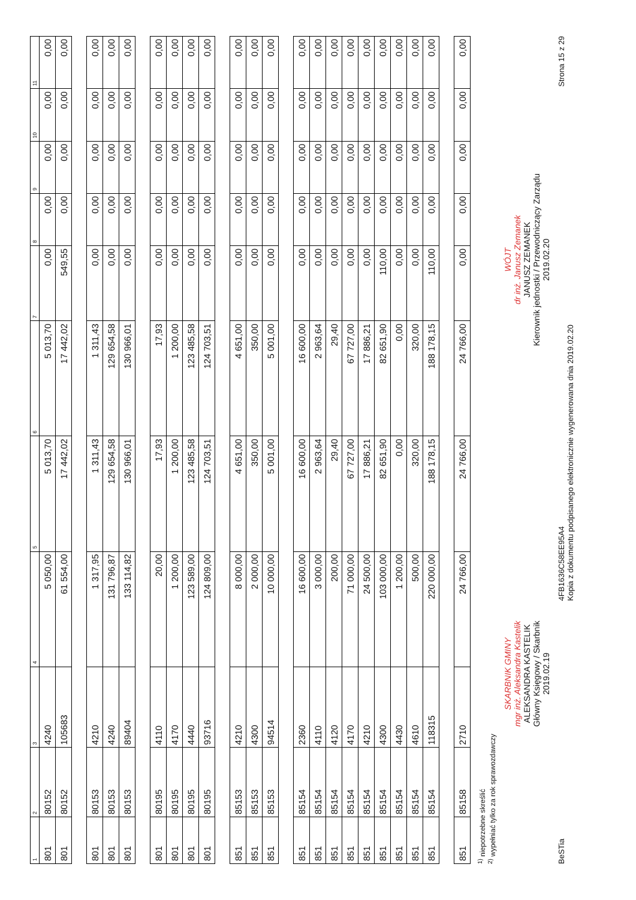| 1 | 2 | 3 | 4 | 5 | 6 | 7 | 8 | 9 | 10 | 11 |
| --- | --- | --- | --- | --- | --- | --- | --- | --- | --- | --- |
| 801 | 80152 | 4240 | 5 050,00 | 5 013,70 | 5 013,70 | 0,00 | 0,00 | 0,00 | 0,00 | 0,00 |
| 801 | 80152 | 105683 | 61 554,00 | 17 442,02 | 17 442,02 | 549,55 | 0,00 | 0,00 | 0,00 | 0,00 |
| 801 | 80153 | 4210 | 1 317,95 | 1 311,43 | 1 311,43 | 0,00 | 0,00 | 0,00 | 0,00 | 0,00 |
| 801 | 80153 | 4240 | 131 796,87 | 129 654,58 | 129 654,58 | 0,00 | 0,00 | 0,00 | 0,00 | 0,00 |
| 801 | 80153 | 89404 | 133 114,82 | 130 966,01 | 130 966,01 | 0,00 | 0,00 | 0,00 | 0,00 | 0,00 |
| 801 | 80195 | 4110 | 20,00 | 17,93 | 17,93 | 0,00 | 0,00 | 0,00 | 0,00 | 0,00 |
| 801 | 80195 | 4170 | 1 200,00 | 1 200,00 | 1 200,00 | 0,00 | 0,00 | 0,00 | 0,00 | 0,00 |
| 801 | 80195 | 4440 | 123 589,00 | 123 485,58 | 123 485,58 | 0,00 | 0,00 | 0,00 | 0,00 | 0,00 |
| 801 | 80195 | 93716 | 124 809,00 | 124 703,51 | 124 703,51 | 0,00 | 0,00 | 0,00 | 0,00 | 0,00 |
| 851 | 85153 | 4210 | 8 000,00 | 4 651,00 | 4 651,00 | 0,00 | 0,00 | 0,00 | 0,00 | 0,00 |
| 851 | 85153 | 4300 | 2 000,00 | 350,00 | 350,00 | 0,00 | 0,00 | 0,00 | 0,00 | 0,00 |
| 851 | 85153 | 94514 | 10 000,00 | 5 001,00 | 5 001,00 | 0,00 | 0,00 | 0,00 | 0,00 | 0,00 |
| 851 | 85154 | 2360 | 16 600,00 | 16 600,00 | 16 600,00 | 0,00 | 0,00 | 0,00 | 0,00 | 0,00 |
| 851 | 85154 | 4110 | 3 000,00 | 2 963,64 | 2 963,64 | 0,00 | 0,00 | 0,00 | 0,00 | 0,00 |
| 851 | 85154 | 4120 | 200,00 | 29,40 | 29,40 | 0,00 | 0,00 | 0,00 | 0,00 | 0,00 |
| 851 | 85154 | 4170 | 71 000,00 | 67 727,00 | 67 727,00 | 0,00 | 0,00 | 0,00 | 0,00 | 0,00 |
| 851 | 85154 | 4210 | 24 500,00 | 17 886,21 | 17 886,21 | 0,00 | 0,00 | 0,00 | 0,00 | 0,00 |
| 851 | 85154 | 4300 | 103 000,00 | 82 651,90 | 82 651,90 | 110,00 | 0,00 | 0,00 | 0,00 | 0,00 |
| 851 | 85154 | 4430 | 1 200,00 | 0,00 | 0,00 | 0,00 | 0,00 | 0,00 | 0,00 | 0,00 |
| 851 | 85154 | 4610 | 500,00 | 320,00 | 320,00 | 0,00 | 0,00 | 0,00 | 0,00 | 0,00 |
| 851 | 85154 | 118315 | 220 000,00 | 188 178,15 | 188 178,15 | 110,00 | 0,00 | 0,00 | 0,00 | 0,00 |
| 851 | 85158 | 2710 | 24 766,00 | 24 766,00 | 24 766,00 | 0,00 | 0,00 | 0,00 | 0,00 | 0,00 |
<sup>1)</sup> niepotrzebne skreślić
<sup>2)</sup> wypełniać tylko za rok sprawozdawczy
SKARBNIK GMINY
mgr inż. Aleksandra Kastelik
ALEKSANDRA KASTELIK
Główny Księgowy / Skarbnik
2019.02.19
WÓJT
dr inż. Janusz Zemanek
JANUSZ ZEMANEK
Kierownik jednostki / Przewodniczący Zarządu
2019.02.20
BeSTia 4FB1636C58EE95A4
Kopia z dokumentu podpisanego elektronicznie wygenerowana dnia 2019.02.20 Strona 15 z 29